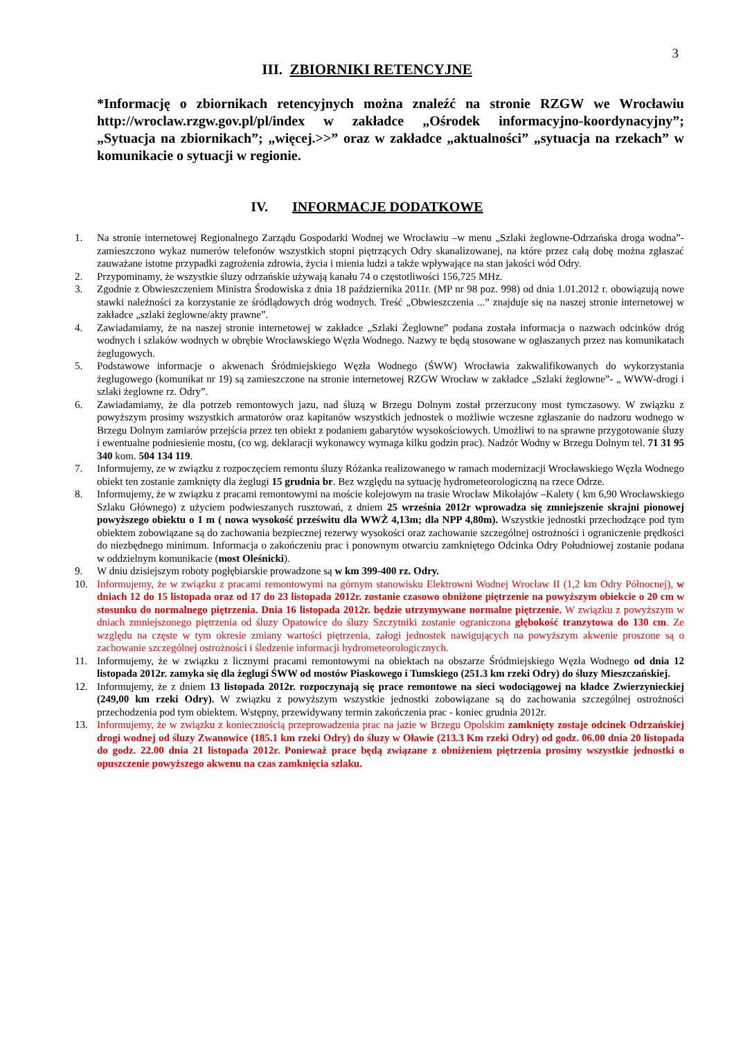3
III. ZBIORNIKI RETENCYJNE
*Informację o zbiornikach retencyjnych można znaleźć na stronie RZGW we Wrocławiu http://wroclaw.rzgw.gov.pl/pl/index w zakładce „Ośrodek informacyjno-koordynacyjny”; „Sytuacja na zbiornikach”; „więcej.>>” oraz w zakładce „aktualności” „sytuacja na rzekach” w komunikacie o sytuacji w regionie.
IV. INFORMACJE DODATKOWE
1. Na stronie internetowej Regionalnego Zarządu Gospodarki Wodnej we Wrocławiu –w menu „Szlaki żeglowne-Odrzańska droga wodna”- zamieszczono wykaz numerów telefonów wszystkich stopni piętrzących Odry skanalizowanej, na które przez całą dobę można zgłaszać zauważane istotne przypadki zagrożenia zdrowia, życia i mienia ludzi a także wpływające na stan jakości wód Odry.
2. Przypominamy, że wszystkie śluzy odrzańskie używają kanału 74 o częstotliwości 156,725 MHz.
3. Zgodnie z Obwieszczeniem Ministra Środowiska z dnia 18 października 2011r. (MP nr 98 poz. 998) od dnia 1.01.2012 r. obowiązują nowe stawki należności za korzystanie ze śródlądowych dróg wodnych. Treść „Obwieszczenia ...” znajduje się na naszej stronie internetowej w zakładce „szlaki żeglowne/akty prawne”.
4. Zawiadamiamy, że na naszej stronie internetowej w zakładce „Szlaki Żeglowne” podana została informacja o nazwach odcinków dróg wodnych i szlaków wodnych w obrębie Wrocławskiego Węzła Wodnego. Nazwy te będą stosowane w ogłaszanych przez nas komunikatach żeglugowych.
5. Podstawowe informacje o akwenach Śródmiejskiego Węzła Wodnego (ŚWW) Wrocławia zakwalifikowanych do wykorzystania żeglugowego (komunikat nr 19) są zamieszczone na stronie internetowej RZGW Wrocław w zakładce „Szlaki żeglowne”- „ WWW-drogi i szlaki żeglowne rz. Odry”.
6. Zawiadamiamy, że dla potrzeb remontowych jazu, nad śluzą w Brzegu Dolnym został przerzucony most tymczasowy. W związku z powyższym prosimy wszystkich armatorów oraz kapitanów wszystkich jednostek o możliwie wczesne zgłaszanie do nadzoru wodnego w Brzegu Dolnym zamiarów przejścia przez ten obiekt z podaniem gabarytów wysokościowych. Umożliwi to na sprawne przygotowanie śluzy i ewentualne podniesienie mostu, (co wg. deklaracji wykonawcy wymaga kilku godzin prac). Nadzór Wodny w Brzegu Dolnym tel. 71 31 95 340 kom. 504 134 119.
7. Informujemy, ze w związku z rozpoczęciem remontu śluzy Różanka realizowanego w ramach modernizacji Wrocławskiego Węzła Wodnego obiekt ten zostanie zamknięty dla żeglugi 15 grudnia br. Bez względu na sytuację hydrometeorologiczną na rzece Odrze.
8. Informujemy, że w związku z pracami remontowymi na moście kolejowym na trasie Wrocław Mikołajów –Kalety ( km 6,90 Wrocławskiego Szlaku Głównego) z użyciem podwieszanych rusztowań, z dniem 25 września 2012r wprowadza się zmniejszenie skrajni pionowej powyższego obiektu o 1 m ( nowa wysokość prześwitu dla WWŻ 4,13m; dla NPP 4,80m). Wszystkie jednostki przechodzące pod tym obiektem zobowiązane są do zachowania bezpiecznej rezerwy wysokości oraz zachowanie szczególnej ostrożności i ograniczenie prędkości do niezbędnego minimum. Informacja o zakończeniu prac i ponownym otwarciu zamkniętego Odcinka Odry Południowej zostanie podana w oddzielnym komunikacie (most Oleśnicki).
9. W dniu dzisiejszym roboty pogłębiarskie prowadzone są w km 399-400 rz. Odry.
10. Informujemy, że w związku z pracami remontowymi na górnym stanowisku Elektrowni Wodnej Wrocław II (1,2 km Odry Północnej), w dniach 12 do 15 listopada oraz od 17 do 23 listopada 2012r. zostanie czasowo obniżone piętrzenie na powyższym obiekcie o 20 cm w stosunku do normalnego piętrzenia. Dnia 16 listopada 2012r. będzie utrzymywane normalne piętrzenie. W związku z powyższym w dniach zmniejszonego piętrzenia od śluzy Opatowice do śluzy Szczytniki zostanie ograniczona głębokość tranzytowa do 130 cm. Ze względu na częste w tym okresie zmiany wartości piętrzenia, załogi jednostek nawigujących na powyższym akwenie proszone są o zachowanie szczególnej ostrożności i śledzenie informacji hydrometeorologicznych.
11. Informujemy, że w związku z licznymi pracami remontowymi na obiektach na obszarze Śródmiejskiego Węzła Wodnego od dnia 12 listopada 2012r. zamyka się dla żeglugi ŚWW od mostów Piaskowego i Tumskiego (251.3 km rzeki Odry) do śluzy Mieszczańskiej.
12. Informujemy, że z dniem 13 listopada 2012r. rozpoczynają się prace remontowe na sieci wodociągowej na kładce Zwierzynieckiej (249,00 km rzeki Odry). W związku z powyższym wszystkie jednostki zobowiązane są do zachowania szczególnej ostrożności przechodzenia pod tym obiektem. Wstępny, przewidywany termin zakończenia prac - koniec grudnia 2012r.
13. Informujemy, że w związku z koniecznością przeprowadzenia prac na jazie w Brzegu Opolskim zamknięty zostaje odcinek Odrzańskiej drogi wodnej od śluzy Zwanowice (185.1 km rzeki Odry) do śluzy w Oławie (213.3 Km rzeki Odry) od godz. 06.00 dnia 20 listopada do godz. 22.00 dnia 21 listopada 2012r. Ponieważ prace będą związane z obniżeniem piętrzenia prosimy wszystkie jednostki o opuszczenie powyższego akwenu na czas zamknięcia szlaku.